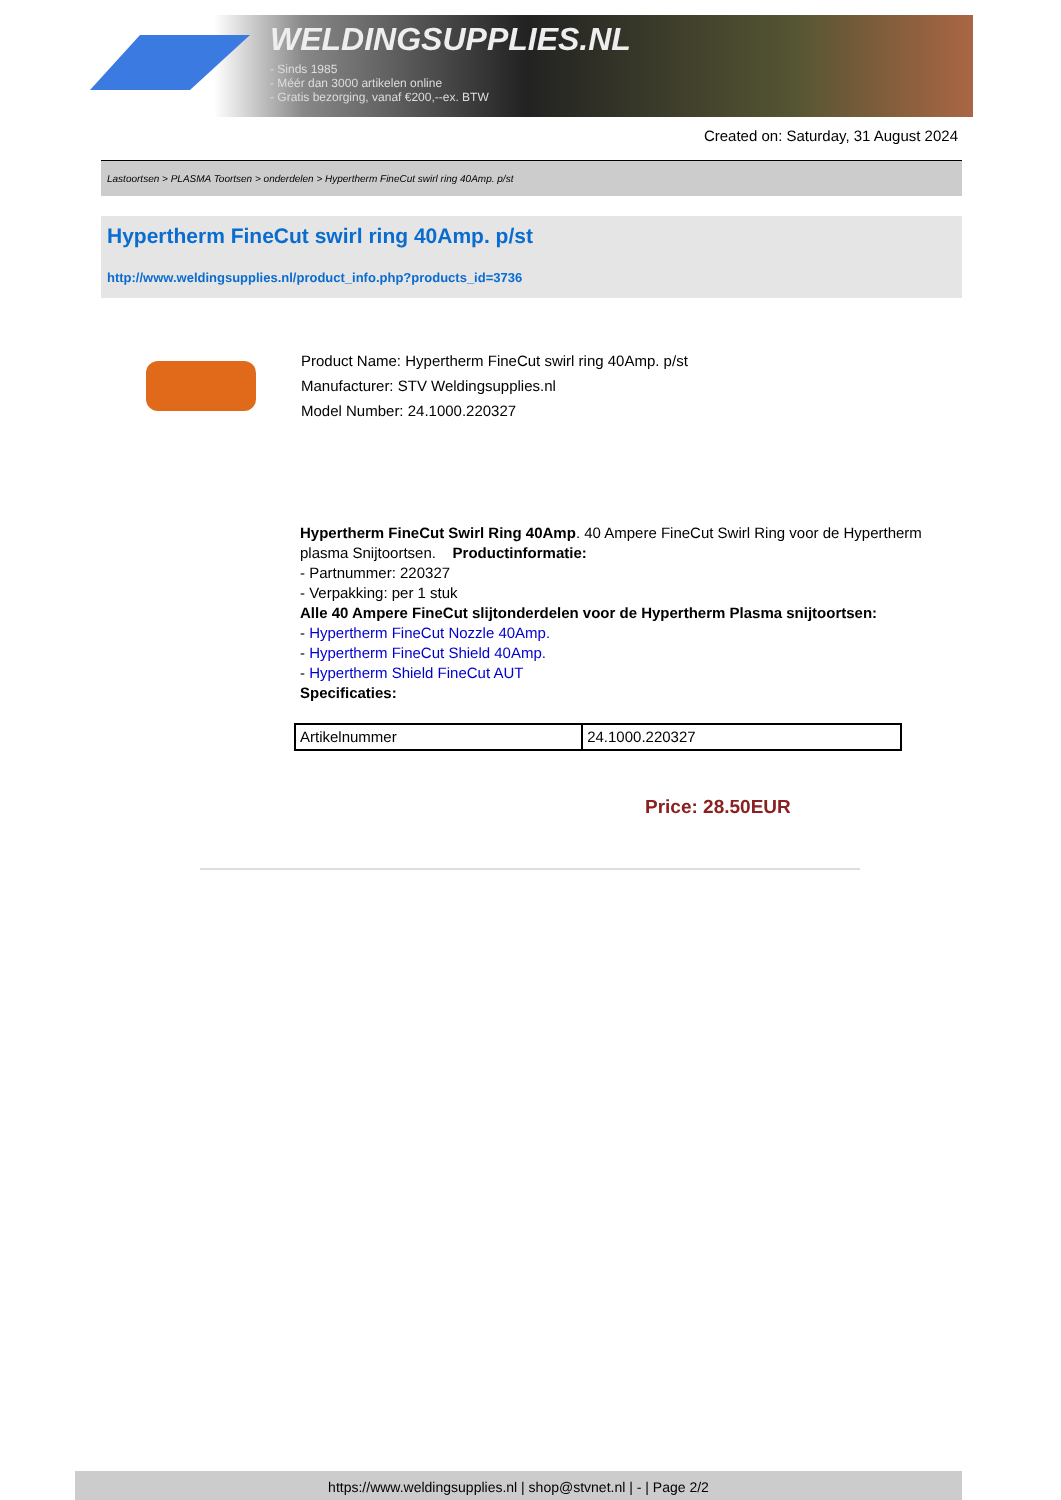WELDINGSUPPLIES.NL
- Sinds 1985
- Méér dan 3000 artikelen online
- Gratis bezorging, vanaf €200,--ex. BTW
Created on: Saturday, 31 August 2024
Lastoortsen > PLASMA Toortsen > onderdelen > Hypertherm FineCut swirl ring 40Amp. p/st
Hypertherm FineCut swirl ring 40Amp. p/st
http://www.weldingsupplies.nl/product_info.php?products_id=3736
Product Name: Hypertherm FineCut swirl ring 40Amp. p/st
Manufacturer: STV Weldingsupplies.nl
Model Number: 24.1000.220327
Hypertherm FineCut Swirl Ring 40Amp. 40 Ampere FineCut Swirl Ring voor de Hypertherm plasma Snijtoortsen. Productinformatie:
- Partnummer: 220327
- Verpakking: per 1 stuk
Alle 40 Ampere FineCut slijtonderdelen voor de Hypertherm Plasma snijtoortsen:
- Hypertherm FineCut Nozzle 40Amp.
- Hypertherm FineCut Shield 40Amp.
- Hypertherm Shield FineCut AUT
Specificaties:
| Artikelnummer | 24.1000.220327 |
Price: 28.50EUR
https://www.weldingsupplies.nl | shop@stvnet.nl | - | Page 2/2